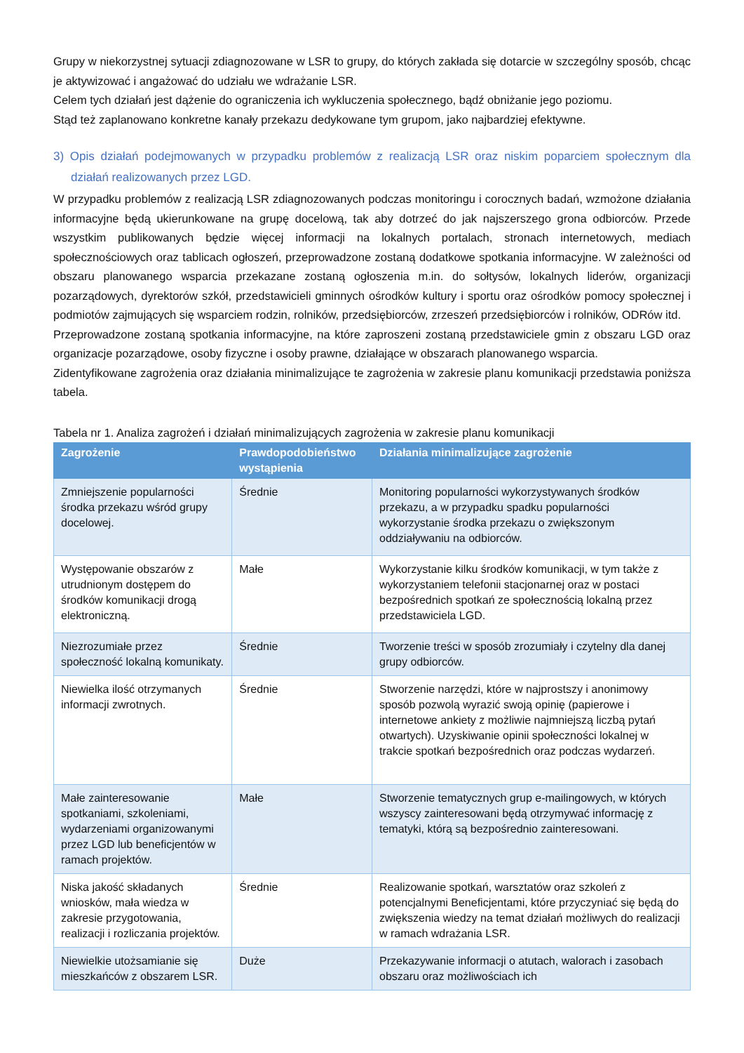Grupy w niekorzystnej sytuacji zdiagnozowane w LSR to grupy, do których zakłada się dotarcie w szczególny sposób, chcąc je aktywizować i angażować do udziału we wdrażanie LSR.
Celem tych działań jest dążenie do ograniczenia ich wykluczenia społecznego, bądź obniżanie jego poziomu.
Stąd też zaplanowano konkretne kanały przekazu dedykowane tym grupom, jako najbardziej efektywne.
3) Opis działań podejmowanych w przypadku problemów z realizacją LSR oraz niskim poparciem społecznym dla działań realizowanych przez LGD.
W przypadku problemów z realizacją LSR zdiagnozowanych podczas monitoringu i corocznych badań, wzmożone działania informacyjne będą ukierunkowane na grupę docelową, tak aby dotrzeć do jak najszerszego grona odbiorców. Przede wszystkim publikowanych będzie więcej informacji na lokalnych portalach, stronach internetowych, mediach społecznościowych oraz tablicach ogłoszeń, przeprowadzone zostaną dodatkowe spotkania informacyjne. W zależności od obszaru planowanego wsparcia przekazane zostaną ogłoszenia m.in. do sołtysów, lokalnych liderów, organizacji pozarządowych, dyrektorów szkół, przedstawicieli gminnych ośrodków kultury i sportu oraz ośrodków pomocy społecznej i podmiotów zajmujących się wsparciem rodzin, rolników, przedsiębiorców, zrzeszeń przedsiębiorców i rolników, ODRów itd.
Przeprowadzone zostaną spotkania informacyjne, na które zaproszeni zostaną przedstawiciele gmin z obszaru LGD oraz organizacje pozarządowe, osoby fizyczne i osoby prawne, działające w obszarach planowanego wsparcia.
Zidentyfikowane zagrożenia oraz działania minimalizujące te zagrożenia w zakresie planu komunikacji przedstawia poniższa tabela.
Tabela nr 1. Analiza zagrożeń i działań minimalizujących zagrożenia w zakresie planu komunikacji
| Zagrożenie | Prawdopodobieństwo wystąpienia | Działania minimalizujące zagrożenie |
| --- | --- | --- |
| Zmniejszenie popularności środka przekazu wśród grupy docelowej. | Średnie | Monitoring popularności wykorzystywanych środków przekazu, a w przypadku spadku popularności wykorzystanie środka przekazu o zwiększonym oddziaływaniu na odbiorców. |
| Występowanie obszarów z utrudnionym dostępem do środków komunikacji drogą elektroniczną. | Małe | Wykorzystanie kilku środków komunikacji, w tym także z wykorzystaniem telefonii stacjonarnej oraz w postaci bezpośrednich spotkań ze społecznością lokalną przez przedstawiciela LGD. |
| Niezrozumiałe przez społeczność lokalną komunikaty. | Średnie | Tworzenie treści w sposób zrozumiały i czytelny dla danej grupy odbiorców. |
| Niewielka ilość otrzymanych informacji zwrotnych. | Średnie | Stworzenie narzędzi, które w najprostszy i anonimowy sposób pozwolą wyrazić swoją opinię (papierowe i internetowe ankiety z możliwie najmniejszą liczbą pytań otwartych). Uzyskiwanie opinii społeczności lokalnej w trakcie spotkań bezpośrednich oraz podczas wydarzeń. |
| Małe zainteresowanie spotkaniami, szkoleniami, wydarzeniami organizowanymi przez LGD lub beneficjentów w ramach projektów. | Małe | Stworzenie tematycznych grup e-mailingowych, w których wszyscy zainteresowani będą otrzymywać informację z tematyki, którą są bezpośrednio zainteresowani. |
| Niska jakość składanych wniosków, mała wiedza w zakresie przygotowania, realizacji i rozliczania projektów. | Średnie | Realizowanie spotkań, warsztatów oraz szkoleń z potencjalnymi Beneficjentami, które przyczyniać się będą do zwiększenia wiedzy na temat działań możliwych do realizacji w ramach wdrażania LSR. |
| Niewielkie utożsamianie się mieszkańców z obszarem LSR. | Duże | Przekazywanie informacji o atutach, walorach i zasobach obszaru oraz możliwościach ich |